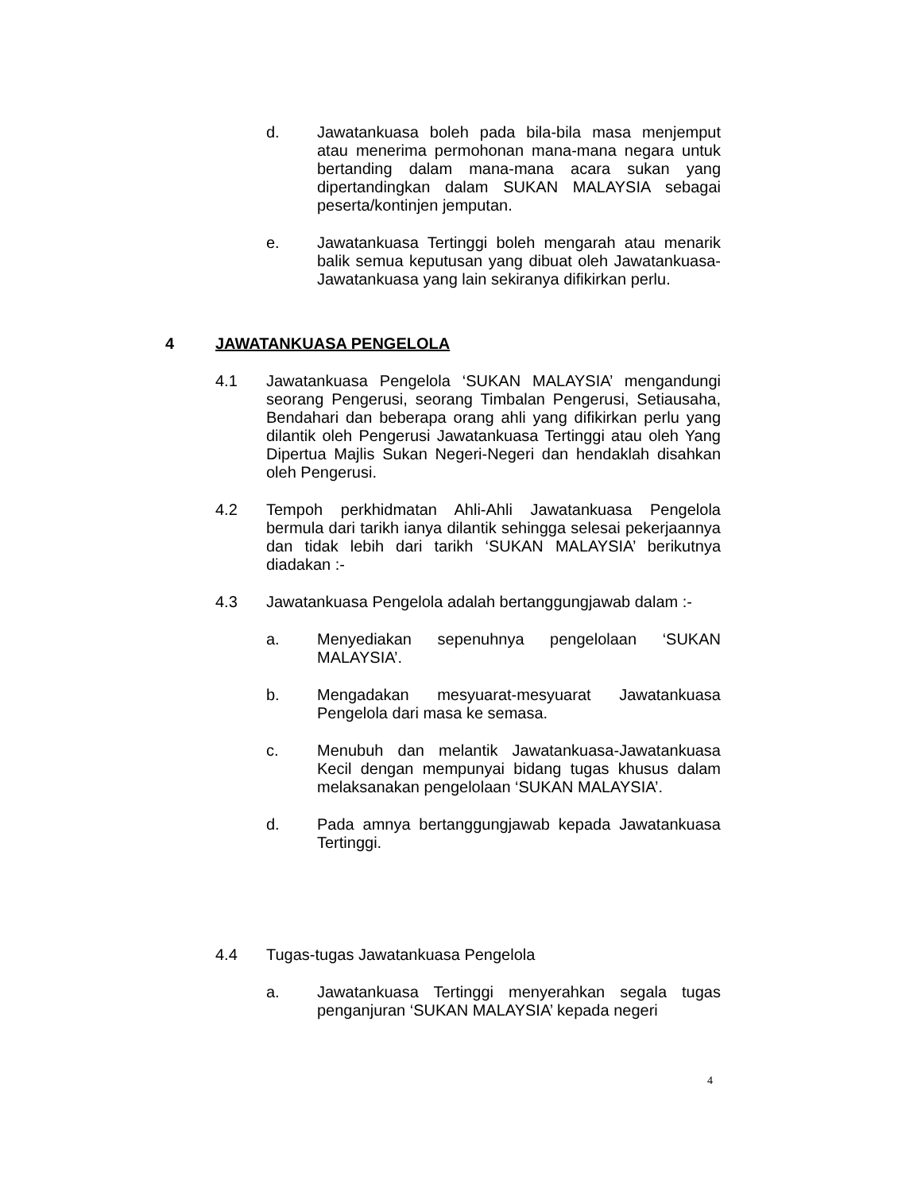d. Jawatankuasa boleh pada bila-bila masa menjemput atau menerima permohonan mana-mana negara untuk bertanding dalam mana-mana acara sukan yang dipertandingkan dalam SUKAN MALAYSIA sebagai peserta/kontinjen jemputan.
e. Jawatankuasa Tertinggi boleh mengarah atau menarik balik semua keputusan yang dibuat oleh Jawatankuasa-Jawatankuasa yang lain sekiranya difikirkan perlu.
4 JAWATANKUASA PENGELOLA
4.1 Jawatankuasa Pengelola ‘SUKAN MALAYSIA’ mengandungi seorang Pengerusi, seorang Timbalan Pengerusi, Setiausaha, Bendahari dan beberapa orang ahli yang difikirkan perlu yang dilantik oleh Pengerusi Jawatankuasa Tertinggi atau oleh Yang Dipertua Majlis Sukan Negeri-Negeri dan hendaklah disahkan oleh Pengerusi.
4.2 Tempoh perkhidmatan Ahli-Ahli Jawatankuasa Pengelola bermula dari tarikh ianya dilantik sehingga selesai pekerjaannya dan tidak lebih dari tarikh ‘SUKAN MALAYSIA’ berikutnya diadakan :-
4.3 Jawatankuasa Pengelola adalah bertanggungjawab dalam :-
a. Menyediakan sepenuhnya pengelolaan ‘SUKAN MALAYSIA’.
b. Mengadakan mesyuarat-mesyuarat Jawatankuasa Pengelola dari masa ke semasa.
c. Menubuh dan melantik Jawatankuasa-Jawatankuasa Kecil dengan mempunyai bidang tugas khusus dalam melaksanakan pengelolaan ‘SUKAN MALAYSIA’.
d. Pada amnya bertanggungjawab kepada Jawatankuasa Tertinggi.
4.4 Tugas-tugas Jawatankuasa Pengelola
a. Jawatankuasa Tertinggi menyerahkan segala tugas penganjuran ‘SUKAN MALAYSIA’ kepada negeri
4